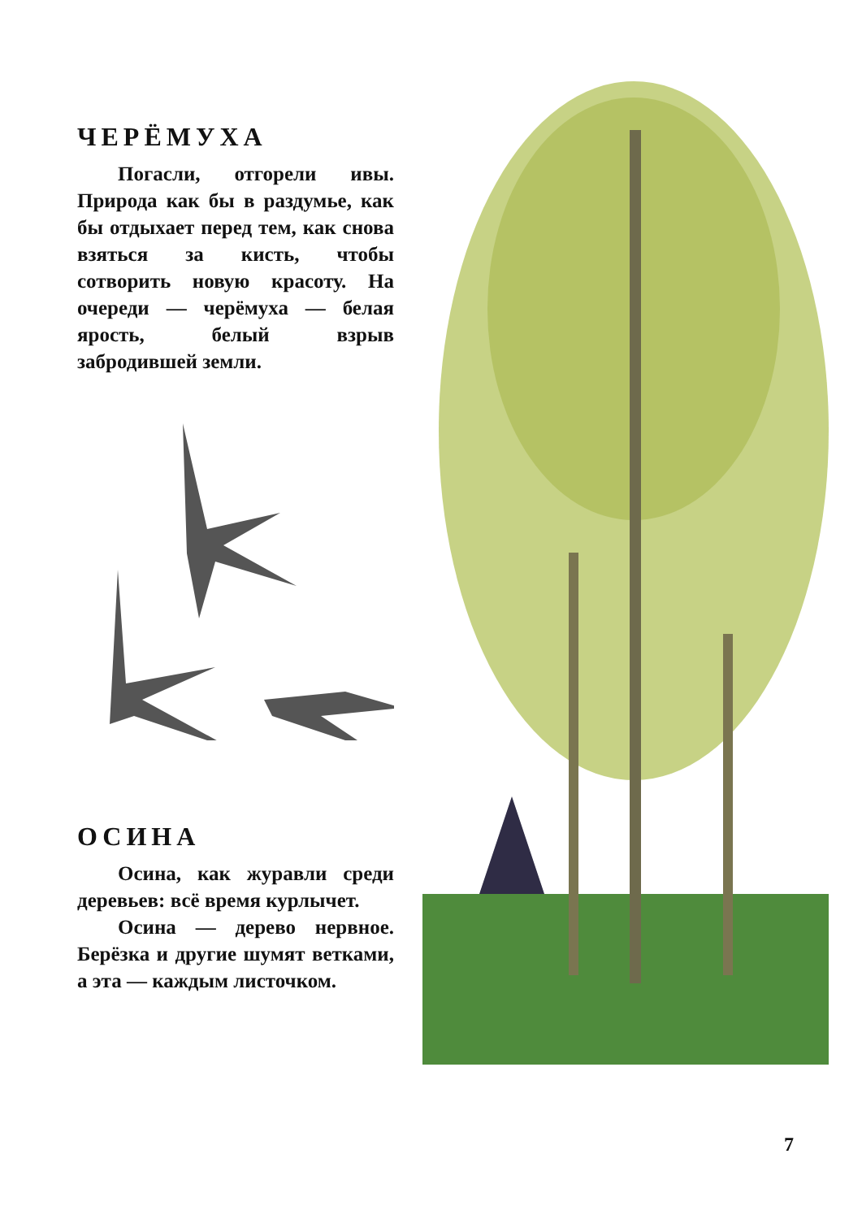ЧЕРЁМУХА
Погасли, отгорели ивы. Природа как бы в раздумье, как бы отдыхает перед тем, как снова взяться за кисть, чтобы сотворить новую красоту. На очереди — черёмуха — белая ярость, белый взрыв забродившей земли.
ОСИНА
Осина, как журавли среди деревьев: всё время курлычет.
Осина — дерево нервное. Берёзка и другие шумят ветками, а эта — каждым листочком.
7